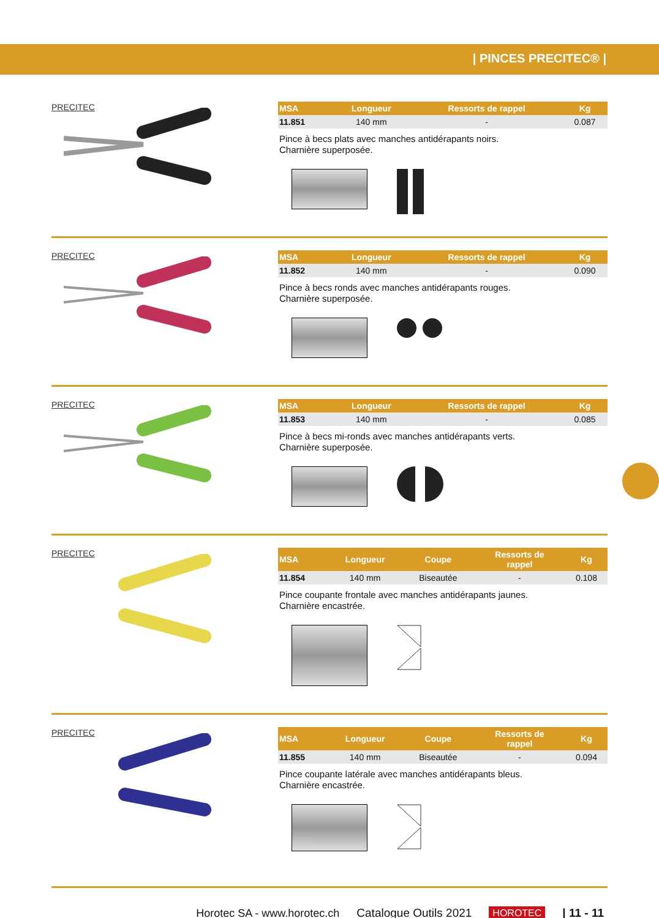| PINCES PRECITEC® |
PRECITEC
| MSA | Longueur | Ressorts de rappel | Kg |
| --- | --- | --- | --- |
| 11.851 | 140 mm | - | 0.087 |
Pince à becs plats avec manches antidérapants noirs.
Charnière superposée.
PRECITEC
| MSA | Longueur | Ressorts de rappel | Kg |
| --- | --- | --- | --- |
| 11.852 | 140 mm | - | 0.090 |
Pince à becs ronds avec manches antidérapants rouges.
Charnière superposée.
PRECITEC
| MSA | Longueur | Ressorts de rappel | Kg |
| --- | --- | --- | --- |
| 11.853 | 140 mm | - | 0.085 |
Pince à becs mi-ronds avec manches antidérapants verts.
Charnière superposée.
PRECITEC
| MSA | Longueur | Coupe | Ressorts de rappel | Kg |
| --- | --- | --- | --- | --- |
| 11.854 | 140 mm | Biseautée | - | 0.108 |
Pince coupante frontale avec manches antidérapants jaunes.
Charnière encastrée.
PRECITEC
| MSA | Longueur | Coupe | Ressorts de rappel | Kg |
| --- | --- | --- | --- | --- |
| 11.855 | 140 mm | Biseautée | - | 0.094 |
Pince coupante latérale avec manches antidérapants bleus.
Charnière encastrée.
Horotec SA - www.horotec.ch Catalogue Outils 2021 HOROTEC | 11 - 11